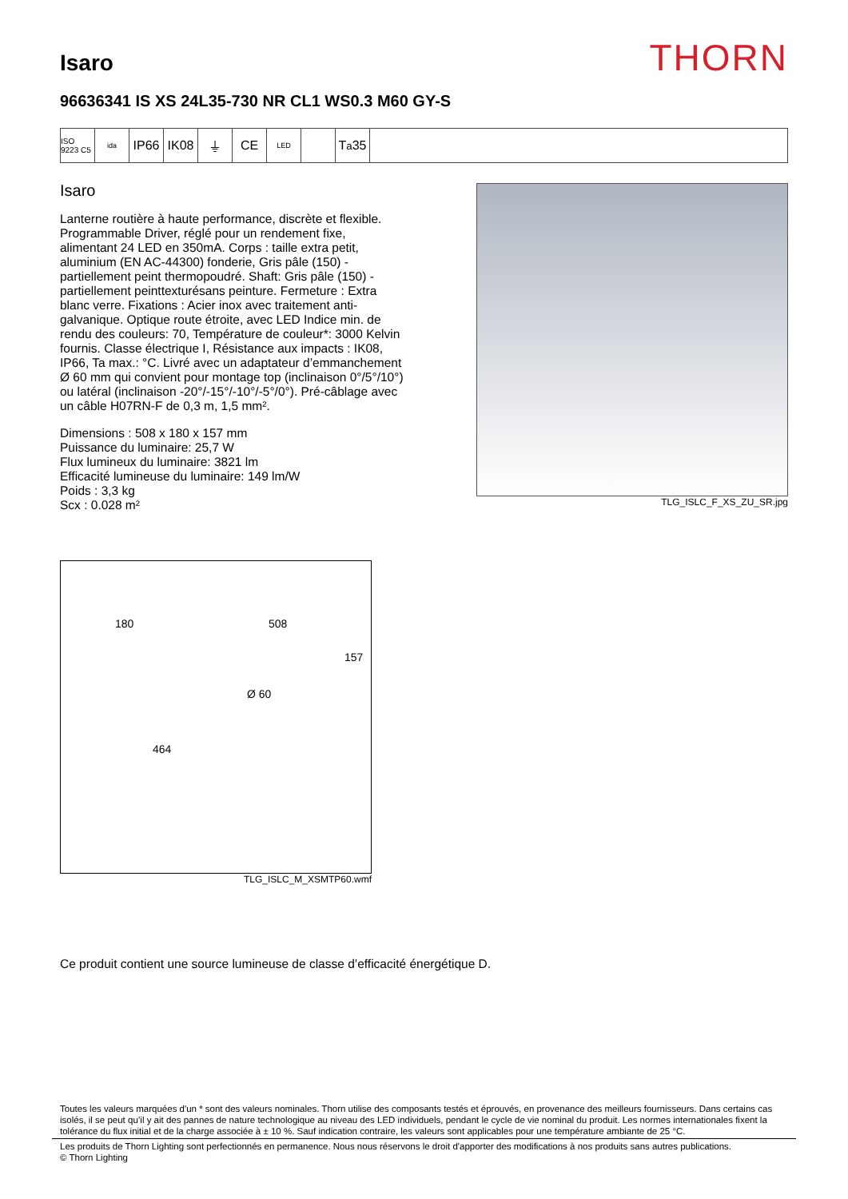Isaro
THORN
96636341 IS XS 24L35-730 NR CL1 WS0.3 M60 GY-S
ISO 9223 C5
ida
IP66 IK08 ⏚ CE
LED
T<sub>a</sub>35
Isaro
Lanterne routière à haute performance, discrète et flexible. Programmable Driver, réglé pour un rendement fixe, alimentant 24 LED en 350mA. Corps : taille extra petit, aluminium (EN AC-44300) fonderie, Gris pâle (150) - partiellement peint thermopoudré. Shaft: Gris pâle (150) - partiellement peinttexturésans peinture. Fermeture : Extra blanc verre. Fixations : Acier inox avec traitement anti-galvanique. Optique route étroite, avec LED Indice min. de rendu des couleurs: 70, Température de couleur*: 3000 Kelvin fournis. Classe électrique I, Résistance aux impacts : IK08, IP66, Ta max.: °C. Livré avec un adaptateur d’emmanchement Ø 60 mm qui convient pour montage top (inclinaison 0°/5°/10°) ou latéral (inclinaison -20°/-15°/-10°/-5°/0°). Pré-câblage avec un câble H07RN-F de 0,3 m, 1,5 mm².
Dimensions : 508 x 180 x 157 mm
Puissance du luminaire: 25,7 W
Flux lumineux du luminaire: 3821 lm
Efficacité lumineuse du luminaire: 149 lm/W
Poids : 3,3 kg
Scx : 0.028 m²
TLG_ISLC_F_XS_ZU_SR.jpg
180 508
157
Ø 60
464
TLG_ISLC_M_XSMTP60.wmf
Ce produit contient une source lumineuse de classe d’efficacité énergétique D.
Toutes les valeurs marquées d'un * sont des valeurs nominales. Thorn utilise des composants testés et éprouvés, en provenance des meilleurs fournisseurs. Dans certains cas isolés, il se peut qu’il y ait des pannes de nature technologique au niveau des LED individuels, pendant le cycle de vie nominal du produit. Les normes internationales fixent la tolérance du flux initial et de la charge associée à ± 10 %. Sauf indication contraire, les valeurs sont applicables pour une température ambiante de 25 °C.
Les produits de Thorn Lighting sont perfectionnés en permanence. Nous nous réservons le droit d'apporter des modifications à nos produits sans autres publications.
© Thorn Lighting